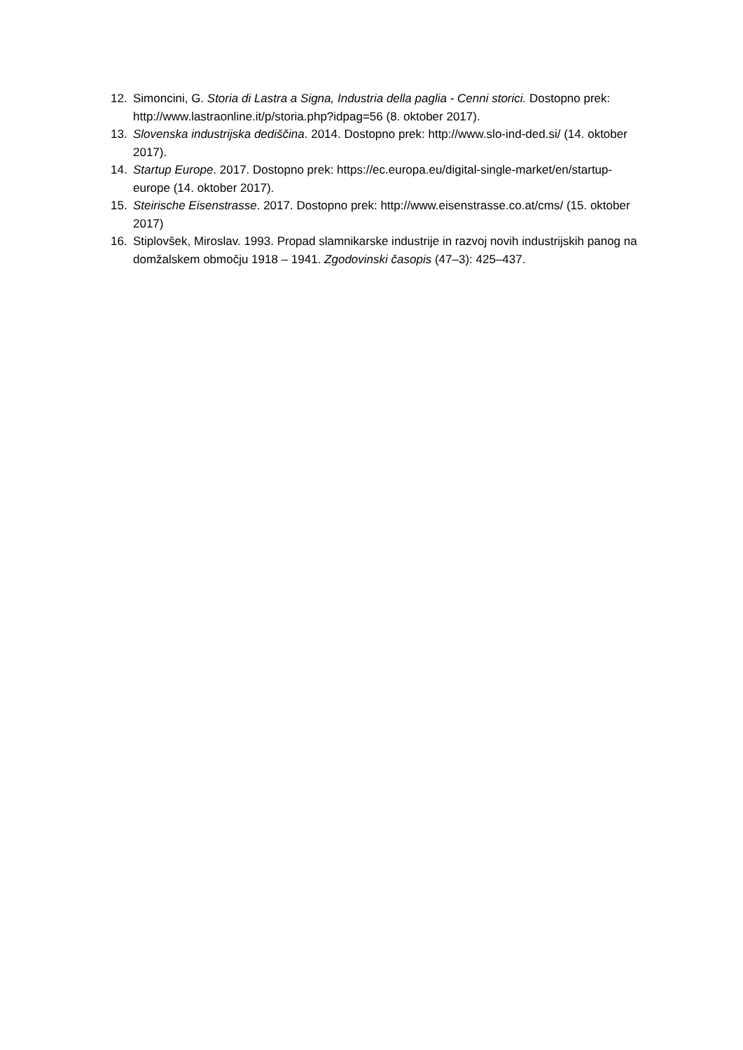12. Simoncini, G. Storia di Lastra a Signa, Industria della paglia - Cenni storici. Dostopno prek: http://www.lastraonline.it/p/storia.php?idpag=56 (8. oktober 2017).
13. Slovenska industrijska dediščina. 2014. Dostopno prek: http://www.slo-ind-ded.si/ (14. oktober 2017).
14. Startup Europe. 2017. Dostopno prek: https://ec.europa.eu/digital-single-market/en/startup-europe (14. oktober 2017).
15. Steirische Eisenstrasse. 2017. Dostopno prek: http://www.eisenstrasse.co.at/cms/ (15. oktober 2017)
16. Stiplovšek, Miroslav. 1993. Propad slamnikarske industrije in razvoj novih industrijskih panog na domžalskem območju 1918 – 1941. Zgodovinski časopis (47–3): 425–437.